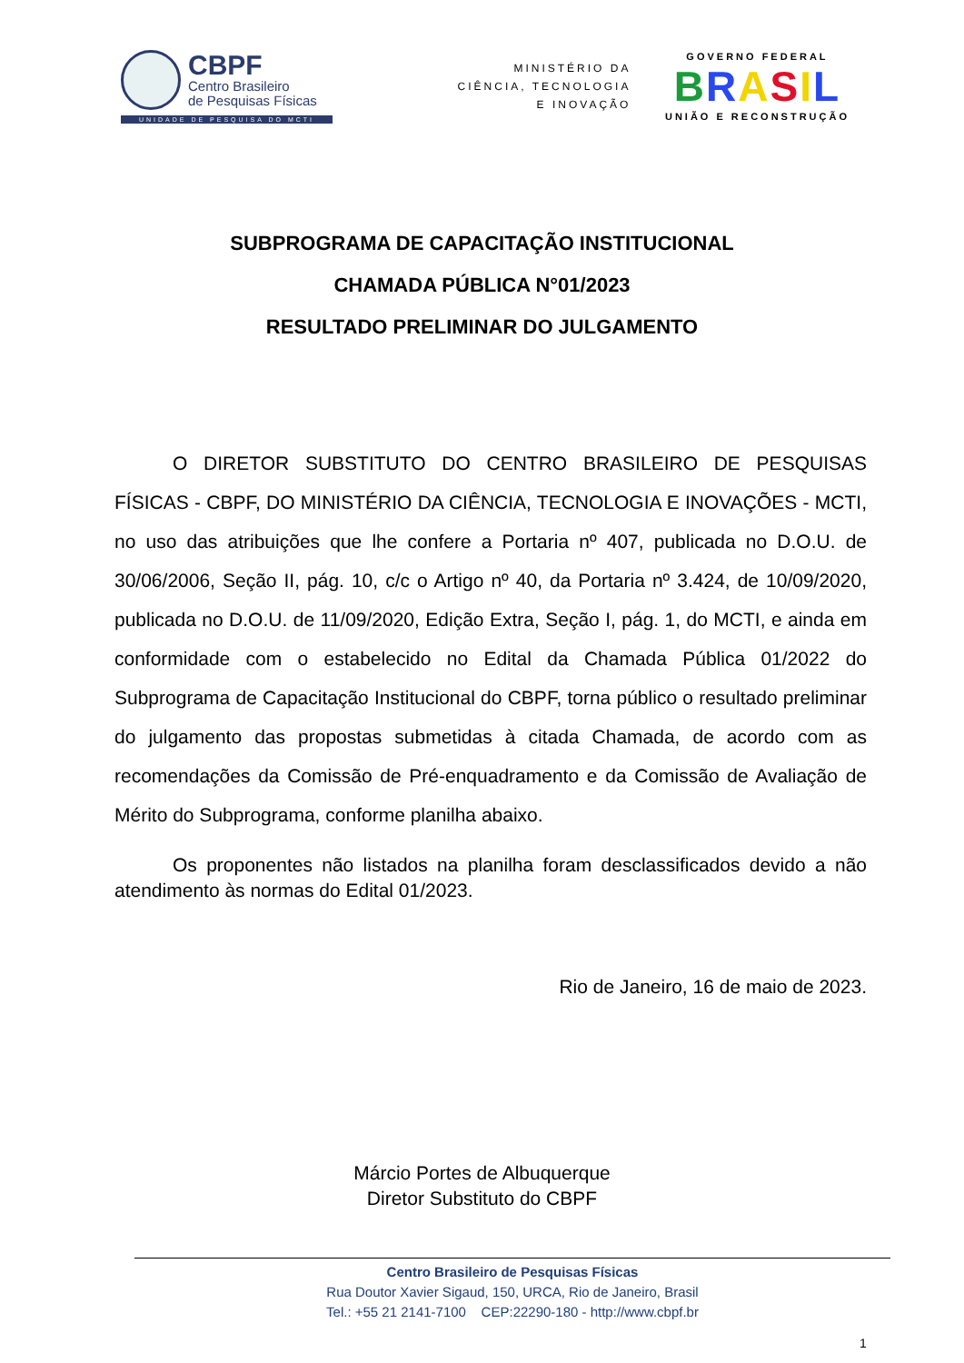CBPF
Centro Brasileiro
de Pesquisas Físicas
UNIDADE DE PESQUISA DO MCTI
MINISTÉRIO DA
CIÊNCIA, TECNOLOGIA
E INOVAÇÃO
GOVERNO FEDERAL
BRASIL
UNIÃO E RECONSTRUÇÃO
SUBPROGRAMA DE CAPACITAÇÃO INSTITUCIONAL
CHAMADA PÚBLICA N°01/2023
RESULTADO PRELIMINAR DO JULGAMENTO
O DIRETOR SUBSTITUTO DO CENTRO BRASILEIRO DE PESQUISAS FÍSICAS - CBPF, DO MINISTÉRIO DA CIÊNCIA, TECNOLOGIA E INOVAÇÕES - MCTI, no uso das atribuições que lhe confere a Portaria nº 407, publicada no D.O.U. de 30/06/2006, Seção II, pág. 10, c/c o Artigo nº 40, da Portaria nº 3.424, de 10/09/2020, publicada no D.O.U. de 11/09/2020, Edição Extra, Seção I, pág. 1, do MCTI, e ainda em conformidade com o estabelecido no Edital da Chamada Pública 01/2022 do Subprograma de Capacitação Institucional do CBPF, torna público o resultado preliminar do julgamento das propostas submetidas à citada Chamada, de acordo com as recomendações da Comissão de Pré-enquadramento e da Comissão de Avaliação de Mérito do Subprograma, conforme planilha abaixo.
Os proponentes não listados na planilha foram desclassificados devido a não atendimento às normas do Edital 01/2023.
Rio de Janeiro, 16 de maio de 2023.
Márcio Portes de Albuquerque
Diretor Substituto do CBPF
Centro Brasileiro de Pesquisas Físicas
Rua Doutor Xavier Sigaud, 150, URCA, Rio de Janeiro, Brasil
Tel.: +55 21 2141-7100 CEP:22290-180 - http://www.cbpf.br
1